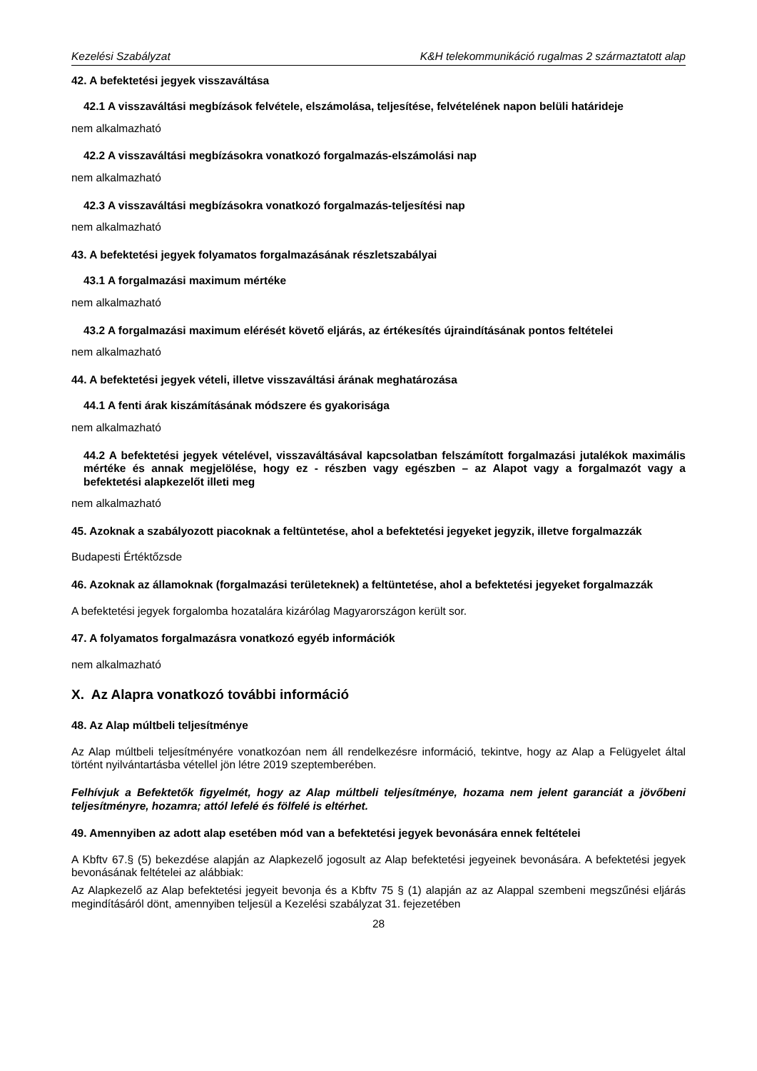Kezelési Szabályzat K&H telekommunikáció rugalmas 2 származtatott alap
42. A befektetési jegyek visszaváltása
42.1 A visszaváltási megbízások felvétele, elszámolása, teljesítése, felvételének napon belüli határideje
nem alkalmazható
42.2 A visszaváltási megbízásokra vonatkozó forgalmazás-elszámolási nap
nem alkalmazható
42.3 A visszaváltási megbízásokra vonatkozó forgalmazás-teljesítési nap
nem alkalmazható
43. A befektetési jegyek folyamatos forgalmazásának részletszabályai
43.1 A forgalmazási maximum mértéke
nem alkalmazható
43.2 A forgalmazási maximum elérését követő eljárás, az értékesítés újraindításának pontos feltételei
nem alkalmazható
44. A befektetési jegyek vételi, illetve visszaváltási árának meghatározása
44.1 A fenti árak kiszámításának módszere és gyakorisága
nem alkalmazható
44.2 A befektetési jegyek vételével, visszaváltásával kapcsolatban felszámított forgalmazási jutalékok maximális mértéke és annak megjelölése, hogy ez - részben vagy egészben – az Alapot vagy a forgalmazót vagy a befektetési alapkezelőt illeti meg
nem alkalmazható
45. Azoknak a szabályozott piacoknak a feltüntetése, ahol a befektetési jegyeket jegyzik, illetve forgalmazzák
Budapesti Értéktőzsde
46. Azoknak az államoknak (forgalmazási területeknek) a feltüntetése, ahol a befektetési jegyeket forgalmazzák
A befektetési jegyek forgalomba hozatalára kizárólag Magyarországon került sor.
47. A folyamatos forgalmazásra vonatkozó egyéb információk
nem alkalmazható
X. Az Alapra vonatkozó további információ
48. Az Alap múltbeli teljesítménye
Az Alap múltbeli teljesítményére vonatkozóan nem áll rendelkezésre információ, tekintve, hogy az Alap a Felügyelet által történt nyilvántartásba vétellel jön létre 2019 szeptemberében.
Felhívjuk a Befektetők figyelmét, hogy az Alap múltbeli teljesítménye, hozama nem jelent garanciát a jövőbeni teljesítményre, hozamra; attól lefelé és fölfelé is eltérhet.
49. Amennyiben az adott alap esetében mód van a befektetési jegyek bevonására ennek feltételei
A Kbftv 67.§ (5) bekezdése alapján az Alapkezelő jogosult az Alap befektetési jegyeinek bevonására. A befektetési jegyek bevonásának feltételei az alábbiak:
Az Alapkezelő az Alap befektetési jegyeit bevonja és a Kbftv 75 § (1) alapján az az Alappal szembeni megszűnési eljárás megindításáról dönt, amennyiben teljesül a Kezelési szabályzat 31. fejezetében
28